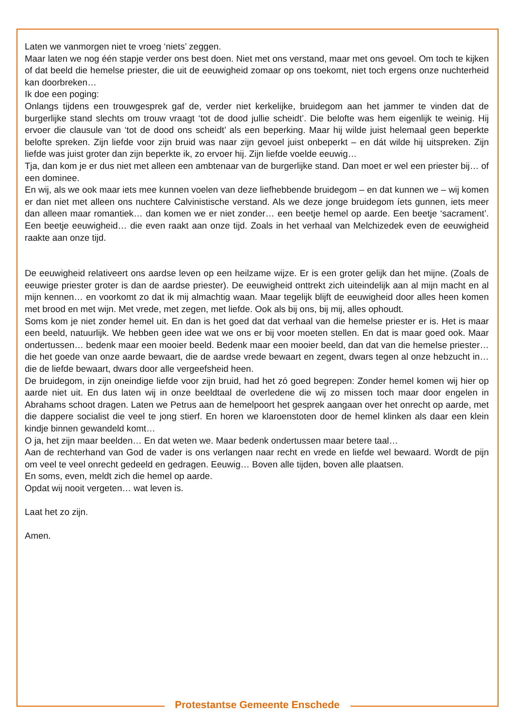Laten we vanmorgen niet te vroeg ‘niets’ zeggen.
Maar laten we nog één stapje verder ons best doen. Niet met ons verstand, maar met ons gevoel. Om toch te kijken of dat beeld die hemelse priester, die uit de eeuwigheid zomaar op ons toekomt, niet toch ergens onze nuchterheid kan doorbreken…
Ik doe een poging:
Onlangs tijdens een trouwgesprek gaf de, verder niet kerkelijke, bruidegom aan het jammer te vinden dat de burgerlijke stand slechts om trouw vraagt ‘tot de dood jullie scheidt’. Die belofte was hem eigenlijk te weinig. Hij ervoer die clausule van ‘tot de dood ons scheidt’ als een beperking. Maar hij wilde juist helemaal geen beperkte belofte spreken. Zijn liefde voor zijn bruid was naar zijn gevoel juist onbeperkt – en dát wilde hij uitspreken. Zijn liefde was juist groter dan zijn beperkte ik, zo ervoer hij. Zijn liefde voelde eeuwig…
Tja, dan kom je er dus niet met alleen een ambtenaar van de burgerlijke stand. Dan moet er wel een priester bij… of een dominee.
En wij, als we ook maar iets mee kunnen voelen van deze liefhebbende bruidegom – en dat kunnen we – wij komen er dan niet met alleen ons nuchtere Calvinistische verstand. Als we deze jonge bruidegom íets gunnen, iets meer dan alleen maar romantiek… dan komen we er niet zonder… een beetje hemel op aarde. Een beetje ‘sacrament’. Een beetje eeuwigheid… die even raakt aan onze tijd. Zoals in het verhaal van Melchizedek even de eeuwigheid raakte aan onze tijd.
De eeuwigheid relativeert ons aardse leven op een heilzame wijze. Er is een groter gelijk dan het mijne. (Zoals de eeuwige priester groter is dan de aardse priester). De eeuwigheid onttrekt zich uiteindelijk aan al mijn macht en al mijn kennen… en voorkomt zo dat ik mij almachtig waan. Maar tegelijk blijft de eeuwigheid door alles heen komen met brood en met wijn. Met vrede, met zegen, met liefde. Ook als bij ons, bij mij, alles ophoudt.
Soms kom je niet zonder hemel uit. En dan is het goed dat dat verhaal van die hemelse priester er is. Het is maar een beeld, natuurlijk. We hebben geen idee wat we ons er bij voor moeten stellen. En dat is maar goed ook. Maar ondertussen… bedenk maar een mooier beeld. Bedenk maar een mooier beeld, dan dat van die hemelse priester… die het goede van onze aarde bewaart, die de aardse vrede bewaart en zegent, dwars tegen al onze hebzucht in… die de liefde bewaart, dwars door alle vergeefsheid heen.
De bruidegom, in zijn oneindige liefde voor zijn bruid, had het zó goed begrepen: Zonder hemel komen wij hier op aarde niet uit. En dus laten wij in onze beeldtaal de overledene die wij zo missen toch maar door engelen in Abrahams schoot dragen. Laten we Petrus aan de hemelpoort het gesprek aangaan over het onrecht op aarde, met die dappere socialist die veel te jong stierf. En horen we klaroenstoten door de hemel klinken als daar een klein kindje binnen gewandeld komt…
O ja, het zijn maar beelden… En dat weten we. Maar bedenk ondertussen maar betere taal…
Aan de rechterhand van God de vader is ons verlangen naar recht en vrede en liefde wel bewaard. Wordt de pijn om veel te veel onrecht gedeeld en gedragen. Eeuwig… Boven alle tijden, boven alle plaatsen.
En soms, even, meldt zich die hemel op aarde.
Opdat wij nooit vergeten… wat leven is.
Laat het zo zijn.
Amen.
Protestantse Gemeente Enschede